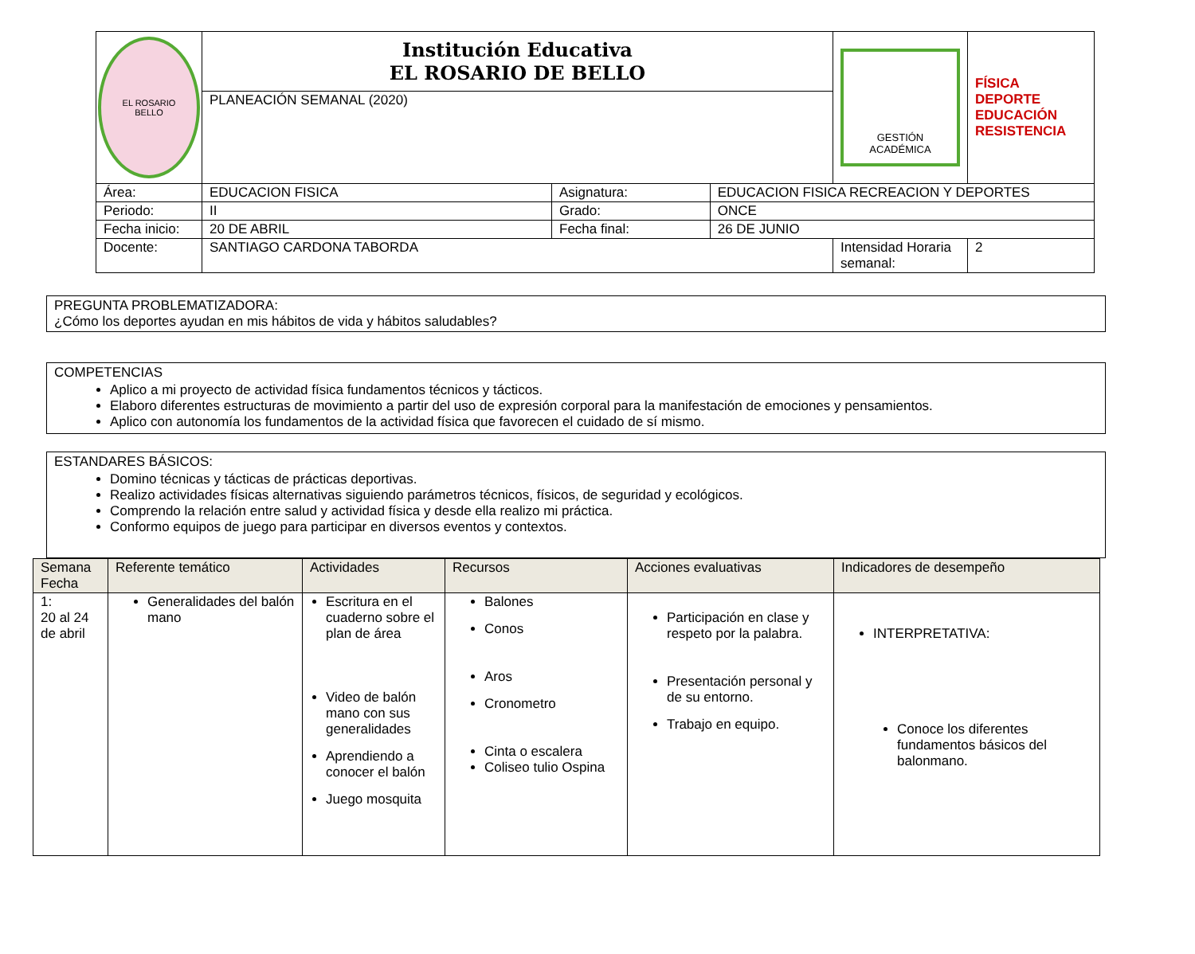| EL ROSARIO BELLO | Institución Educativa EL ROSARIO DE BELLO | | | GESTIÓN ACADÉMICA | FÍSICA DEPORTE EDUCACIÓN RESISTENCIA |
| | PLANEACIÓN SEMANAL (2020) | | | | |
| Área: | EDUCACION FISICA | Asignatura: | EDUCACION FISICA RECREACION Y DEPORTES | | |
| Periodo: | II | Grado: | ONCE | | |
| Fecha inicio: | 20 DE ABRIL | Fecha final: | 26 DE JUNIO | | |
| Docente: | SANTIAGO CARDONA TABORDA | | | Intensidad Horaria semanal: | 2 |
PREGUNTA PROBLEMATIZADORA:
¿Cómo los deportes ayudan en mis hábitos de vida y hábitos saludables?
COMPETENCIAS
Aplico a mi proyecto de actividad física fundamentos técnicos y tácticos.
Elaboro diferentes estructuras de movimiento a partir del uso de expresión corporal para la manifestación de emociones y pensamientos.
Aplico con autonomía los fundamentos de la actividad física que favorecen el cuidado de sí mismo.
ESTANDARES BÁSICOS:
Domino técnicas y tácticas de prácticas deportivas.
Realizo actividades físicas alternativas siguiendo parámetros técnicos, físicos, de seguridad y ecológicos.
Comprendo la relación entre salud y actividad física y desde ella realizo mi práctica.
Conformo equipos de juego para participar en diversos eventos y contextos.
| Semana Fecha | Referente temático | Actividades | Recursos | Acciones evaluativas | Indicadores de desempeño |
| --- | --- | --- | --- | --- | --- |
| 1: 20 al 24 de abril | Generalidades del balón mano | Escritura en el cuaderno sobre el plan de área Video de balón mano con sus generalidades Aprendiendo a conocer el balón Juego mosquita | Balones Conos Aros Cronometro Cinta o escalera Coliseo tulio Ospina | Participación en clase y respeto por la palabra. Presentación personal y de su entorno. Trabajo en equipo. | INTERPRETATIVA: Conoce los diferentes fundamentos básicos del balonmano. |